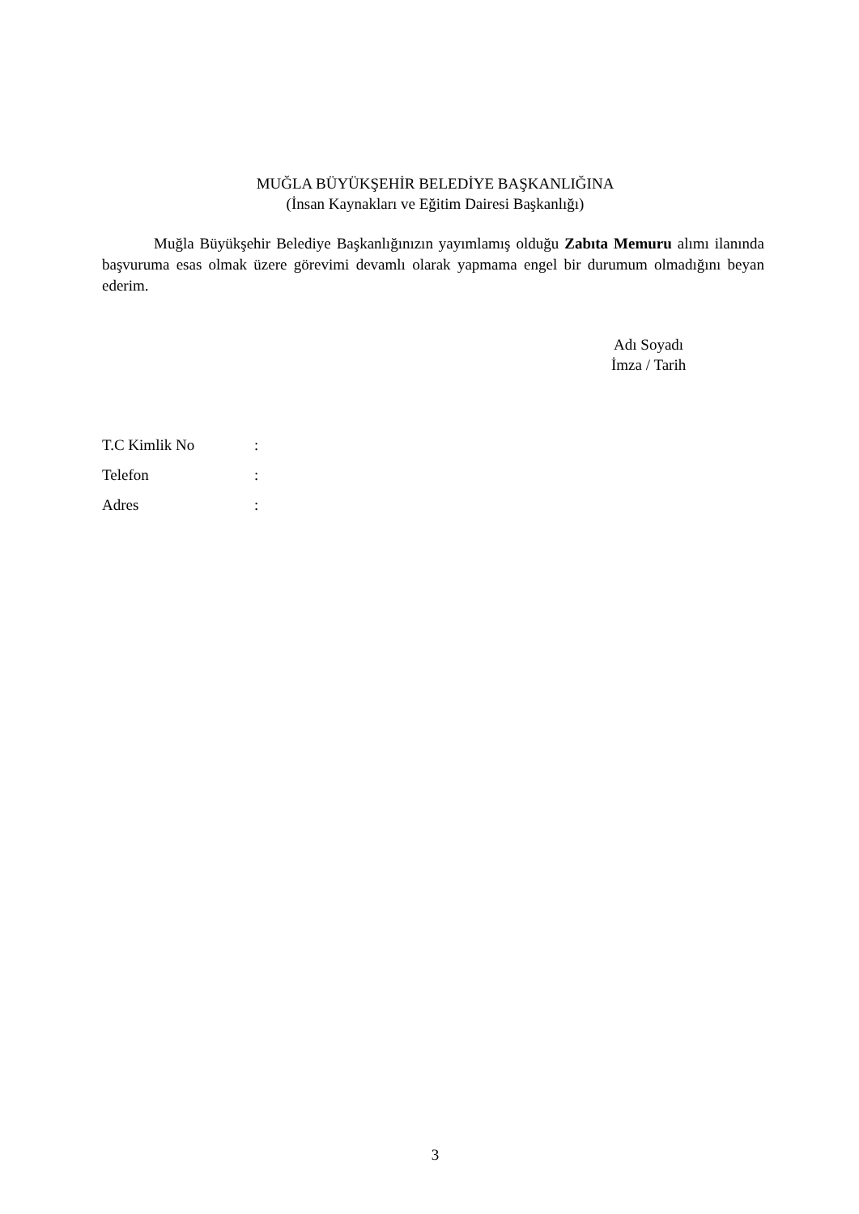MUĞLA BÜYÜKŞEHİR BELEDİYE BAŞKANLIĞINA
(İnsan Kaynakları ve Eğitim Dairesi Başkanlığı)
Muğla Büyükşehir Belediye Başkanlığınızın yayımlamış olduğu Zabıta Memuru alımı ilanında başvuruma esas olmak üzere görevimi devamlı olarak yapmama engel bir durumum olmadığını beyan ederim.
Adı Soyadı
İmza / Tarih
| T.C Kimlik No | : |
| Telefon | : |
| Adres | : |
3